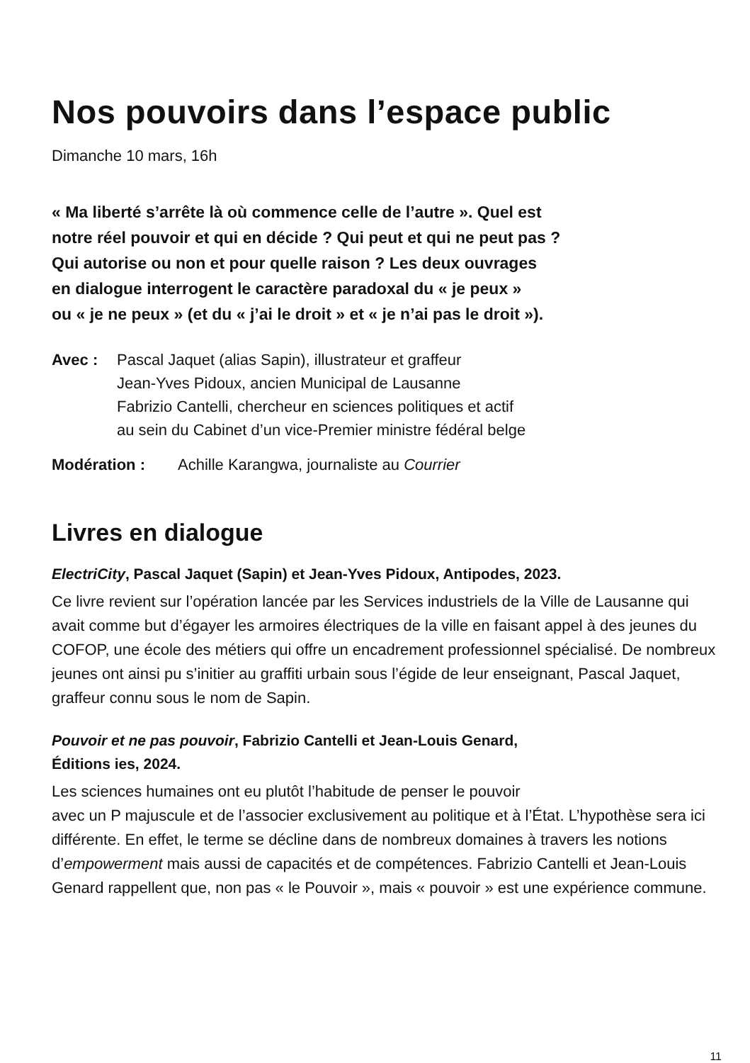Nos pouvoirs dans l’espace public
Dimanche 10 mars, 16h
« Ma liberté s’arrête là où commence celle de l’autre ». Quel est
notre réel pouvoir et qui en décide ? Qui peut et qui ne peut pas ?
Qui autorise ou non et pour quelle raison ? Les deux ouvrages
en dialogue interrogent le caractère paradoxal du « je peux »
ou « je ne peux » (et du « j’ai le droit » et « je n’ai pas le droit »).
Avec : Pascal Jaquet (alias Sapin), illustrateur et graffeur
Jean-Yves Pidoux, ancien Municipal de Lausanne
Fabrizio Cantelli, chercheur en sciences politiques et actif
au sein du Cabinet d’un vice-Premier ministre fédéral belge
Modération : Achille Karangwa, journaliste au Courrier
Livres en dialogue
ElectriCity, Pascal Jaquet (Sapin) et Jean-Yves Pidoux, Antipodes, 2023.
Ce livre revient sur l’opération lancée par les Services industriels de la Ville de Lausanne qui avait comme but d’égayer les armoires électriques de la ville en faisant appel à des jeunes du COFOP, une école des métiers qui offre un encadrement professionnel spécialisé. De nombreux jeunes ont ainsi pu s’initier au graffiti urbain sous l’égide de leur enseignant, Pascal Jaquet, graffeur connu sous le nom de Sapin.
Pouvoir et ne pas pouvoir, Fabrizio Cantelli et Jean-Louis Genard,
Éditions ies, 2024.
Les sciences humaines ont eu plutôt l’habitude de penser le pouvoir
avec un P majuscule et de l’associer exclusivement au politique et à l’État. L’hypothèse sera ici différente. En effet, le terme se décline dans de nombreux domaines à travers les notions d’empowerment mais aussi de capacités et de compétences. Fabrizio Cantelli et Jean-Louis Genard rappellent que, non pas « le Pouvoir », mais « pouvoir » est une expérience commune.
11